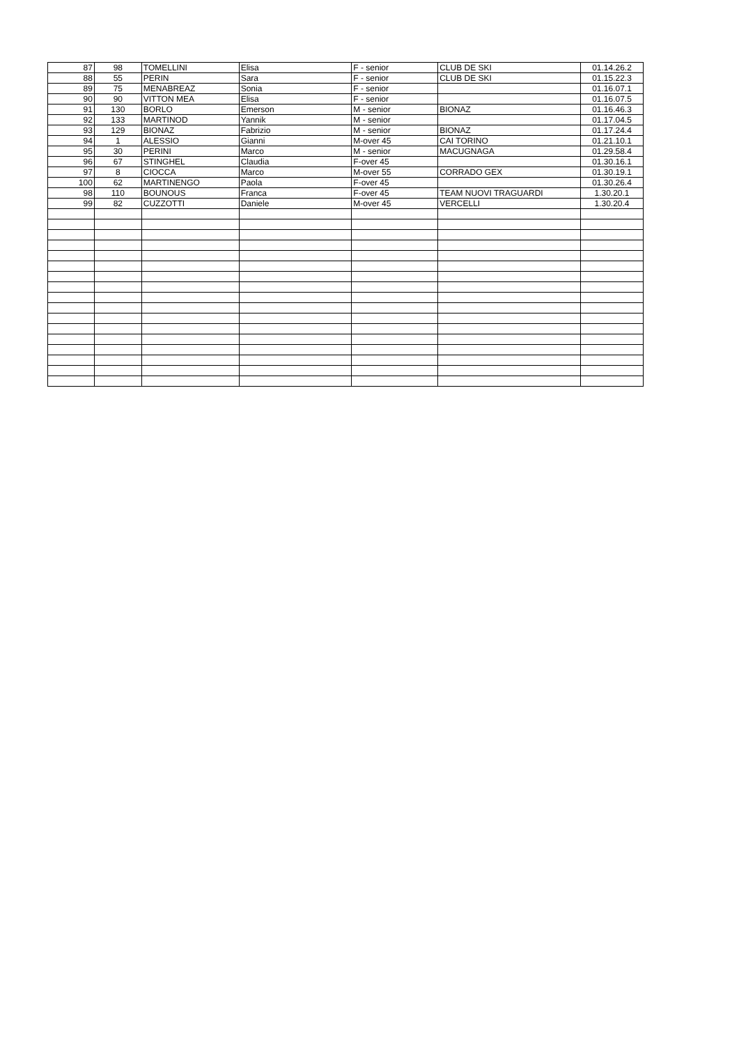| 87 | 98 | TOMELLINI | Elisa | F - senior | CLUB DE SKI | 01.14.26.2 |
| 88 | 55 | PERIN | Sara | F - senior | CLUB DE SKI | 01.15.22.3 |
| 89 | 75 | MENABREAZ | Sonia | F - senior | | 01.16.07.1 |
| 90 | 90 | VITTON MEA | Elisa | F - senior | | 01.16.07.5 |
| 91 | 130 | BORLO | Emerson | M - senior | BIONAZ | 01.16.46.3 |
| 92 | 133 | MARTINOD | Yannik | M - senior | | 01.17.04.5 |
| 93 | 129 | BIONAZ | Fabrizio | M - senior | BIONAZ | 01.17.24.4 |
| 94 | 1 | ALESSIO | Gianni | M-over 45 | CAI TORINO | 01.21.10.1 |
| 95 | 30 | PERINI | Marco | M - senior | MACUGNAGA | 01.29.58.4 |
| 96 | 67 | STINGHEL | Claudia | F-over 45 | | 01.30.16.1 |
| 97 | 8 | CIOCCA | Marco | M-over 55 | CORRADO GEX | 01.30.19.1 |
| 100 | 62 | MARTINENGO | Paola | F-over 45 | | 01.30.26.4 |
| 98 | 110 | BOUNOUS | Franca | F-over 45 | TEAM NUOVI TRAGUARDI | 1.30.20.1 |
| 99 | 82 | CUZZOTTI | Daniele | M-over 45 | VERCELLI | 1.30.20.4 |